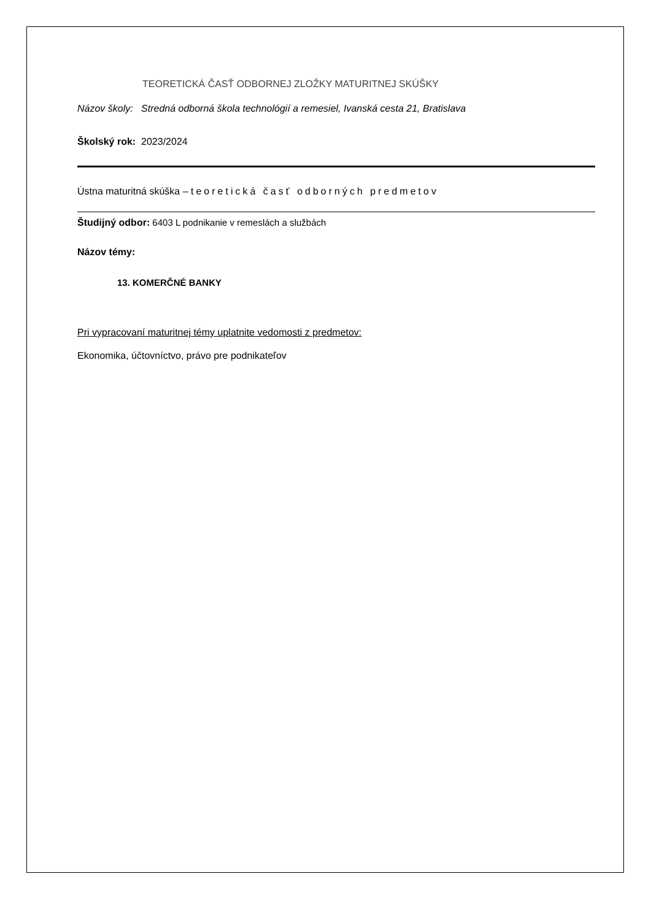TEORETICKÁ ČASŤ ODBORNEJ ZLOŽKY MATURITNEJ SKÚŠKY
Názov školy: Stredná odborná škola technológií a remesiel, Ivanská cesta 21, Bratislava
Školský rok: 2023/2024
Ústna maturitná skúška – teoretická časť odborných predmetov
Študijný odbor: 6403 L podnikanie v remeslách a službách
Názov témy:
13. KOMERČNÉ BANKY
Pri vypracovaní maturitnej témy uplatnite vedomosti z predmetov:
Ekonomika, účtovníctvo, právo pre podnikateľov